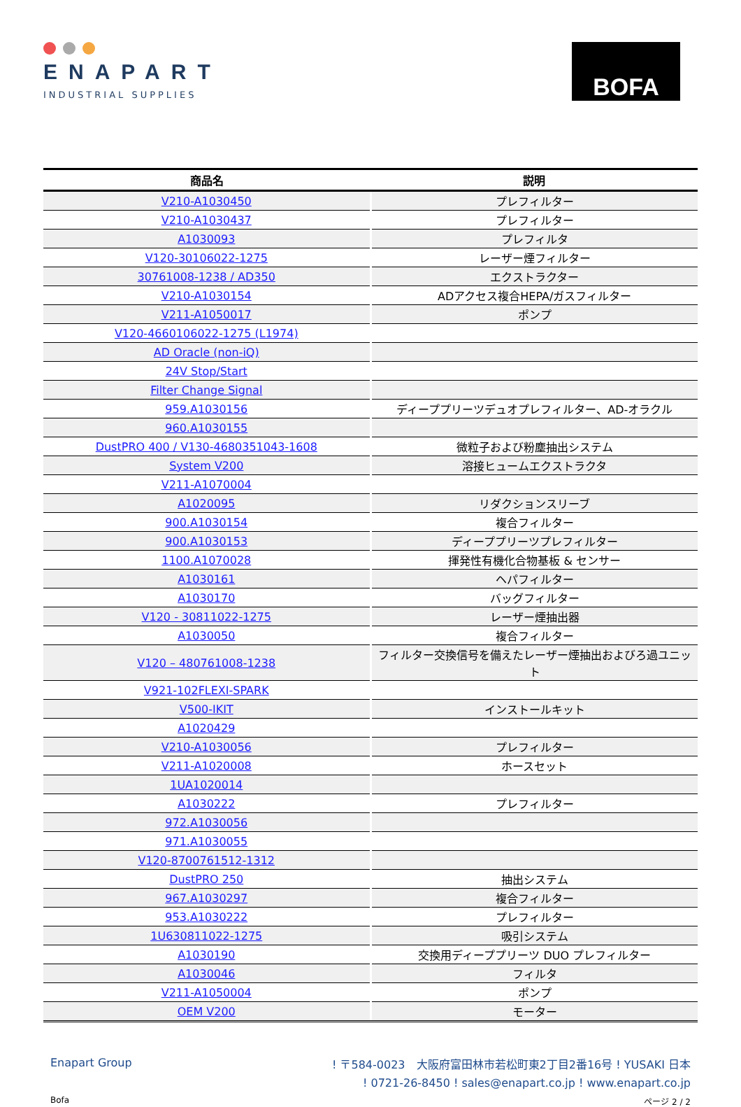ENAPART
INDUSTRIAL SUPPLIES
BOFA
| 商品名 | 説明 |
| --- | --- |
| V210-A1030450 | プレフィルター |
| V210-A1030437 | プレフィルター |
| A1030093 | プレフィルタ |
| V120-30106022-1275 | レーザー煙フィルター |
| 30761008-1238 / AD350 | エクストラクター |
| V210-A1030154 | ADアクセス複合HEPA/ガスフィルター |
| V211-A1050017 | ポンプ |
| V120-4660106022-1275 (L1974) | |
| AD Oracle (non-iQ) | |
| 24V Stop/Start | |
| Filter Change Signal | |
| 959.A1030156 | ディーププリーツデュオプレフィルター、AD-オラクル |
| 960.A1030155 | |
| DustPRO 400 / V130-4680351043-1608 | 微粒子および粉塵抽出システム |
| System V200 | 溶接ヒュームエクストラクタ |
| V211-A1070004 | |
| A1020095 | リダクションスリーブ |
| 900.A1030154 | 複合フィルター |
| 900.A1030153 | ディーププリーツプレフィルター |
| 1100.A1070028 | 揮発性有機化合物基板 & センサー |
| A1030161 | ヘパフィルター |
| A1030170 | バッグフィルター |
| V120 - 30811022-1275 | レーザー煙抽出器 |
| A1030050 | 複合フィルター |
| V120 – 480761008-1238 | フィルター交換信号を備えたレーザー煙抽出およびろ過ユニット |
| V921-102FLEXI-SPARK | |
| V500-IKIT | インストールキット |
| A1020429 | |
| V210-A1030056 | プレフィルター |
| V211-A1020008 | ホースセット |
| 1UA1020014 | |
| A1030222 | プレフィルター |
| 972.A1030056 | |
| 971.A1030055 | |
| V120-8700761512-1312 | |
| DustPRO 250 | 抽出システム |
| 967.A1030297 | 複合フィルター |
| 953.A1030222 | プレフィルター |
| 1U630811022-1275 | 吸引システム |
| A1030190 | 交換用ディーププリーツ DUO プレフィルター |
| A1030046 | フィルタ |
| V211-A1050004 | ポンプ |
| OEM V200 | モーター |
Enapart Group
! 〒584-0023　大阪府富田林市若松町東2丁目2番16号 ! YUSAKI 日本
! 0721-26-8450 ! sales@enapart.co.jp ! www.enapart.co.jp
Bofa ページ 2 / 2